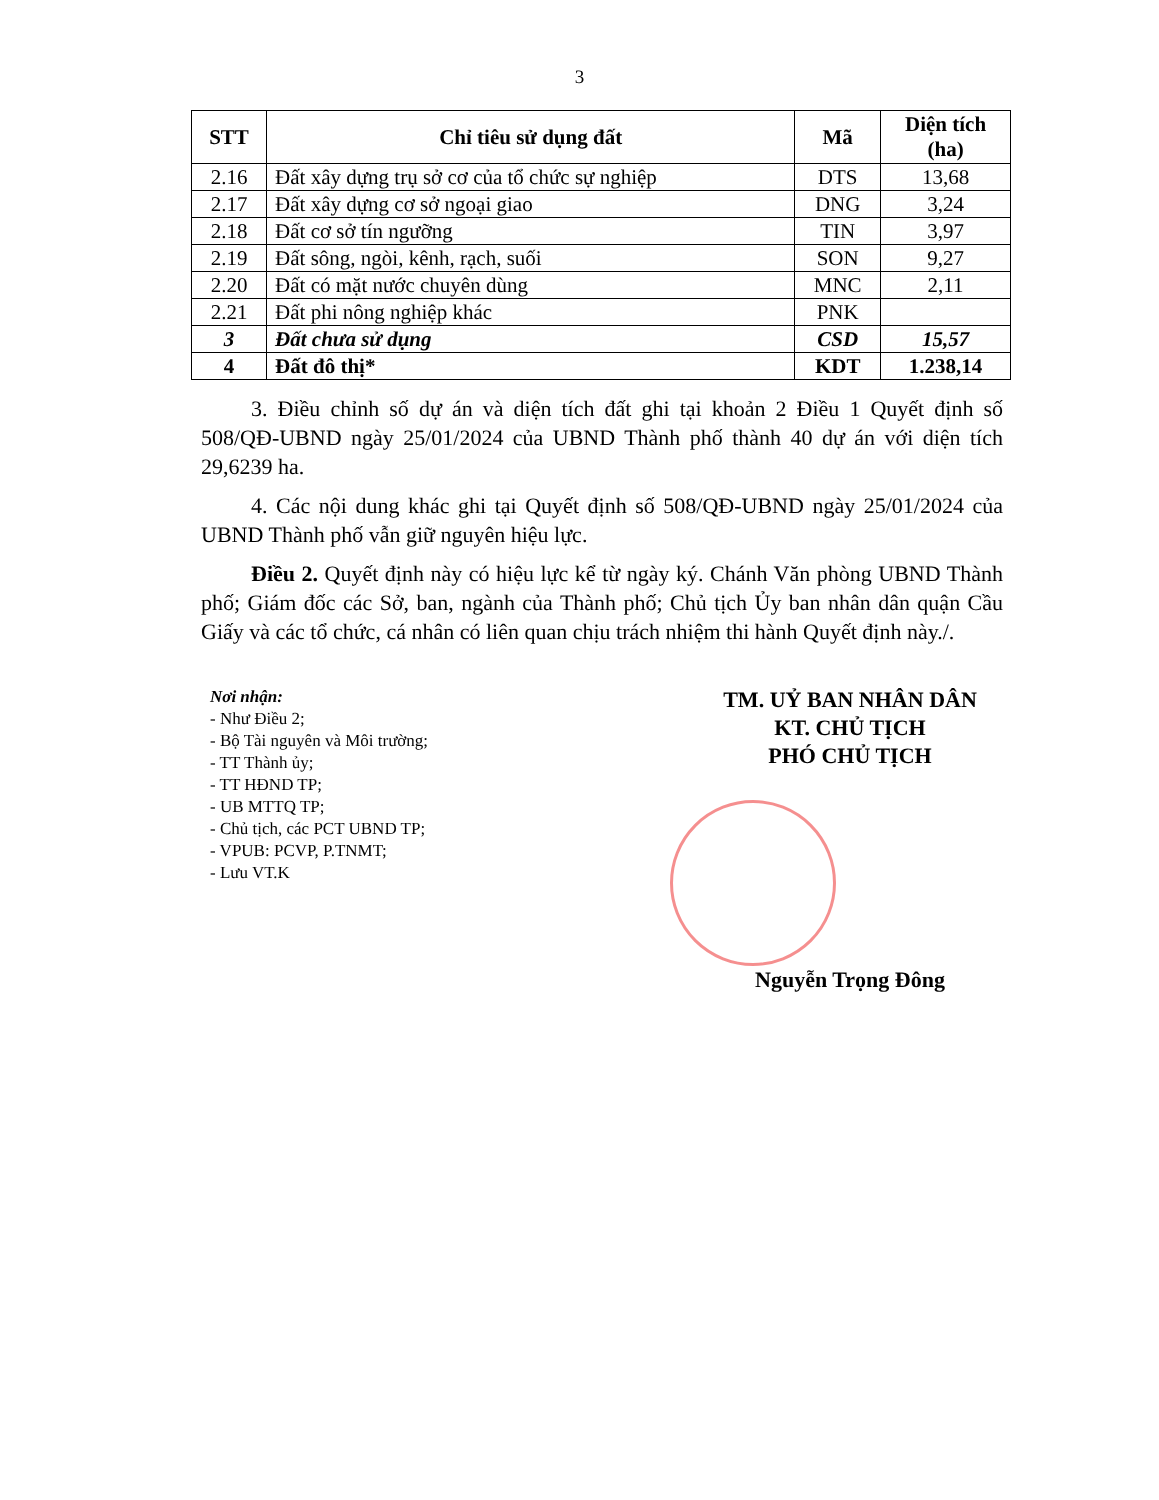3
| STT | Chỉ tiêu sử dụng đất | Mã | Diện tích (ha) |
| --- | --- | --- | --- |
| 2.16 | Đất xây dựng trụ sở cơ của tổ chức sự nghiệp | DTS | 13,68 |
| 2.17 | Đất xây dựng cơ sở ngoại giao | DNG | 3,24 |
| 2.18 | Đất cơ sở tín ngưỡng | TIN | 3,97 |
| 2.19 | Đất sông, ngòi, kênh, rạch, suối | SON | 9,27 |
| 2.20 | Đất có mặt nước chuyên dùng | MNC | 2,11 |
| 2.21 | Đất phi nông nghiệp khác | PNK | |
| 3 | Đất chưa sử dụng | CSD | 15,57 |
| 4 | Đất đô thị* | KDT | 1.238,14 |
3. Điều chỉnh số dự án và diện tích đất ghi tại khoản 2 Điều 1 Quyết định số 508/QĐ-UBND ngày 25/01/2024 của UBND Thành phố thành 40 dự án với diện tích 29,6239 ha.
4. Các nội dung khác ghi tại Quyết định số 508/QĐ-UBND ngày 25/01/2024 của UBND Thành phố vẫn giữ nguyên hiệu lực.
Điều 2. Quyết định này có hiệu lực kể từ ngày ký. Chánh Văn phòng UBND Thành phố; Giám đốc các Sở, ban, ngành của Thành phố; Chủ tịch Ủy ban nhân dân quận Cầu Giấy và các tổ chức, cá nhân có liên quan chịu trách nhiệm thi hành Quyết định này./.
Nơi nhận:
- Như Điều 2;
- Bộ Tài nguyên và Môi trường;
- TT Thành ủy;
- TT HĐND TP;
- UB MTTQ TP;
- Chủ tịch, các PCT UBND TP;
- VPUB: PCVP, P.TNMT;
- Lưu VT.K
TM. UỶ BAN NHÂN DÂN
KT. CHỦ TỊCH
PHÓ CHỦ TỊCH
Nguyễn Trọng Đông